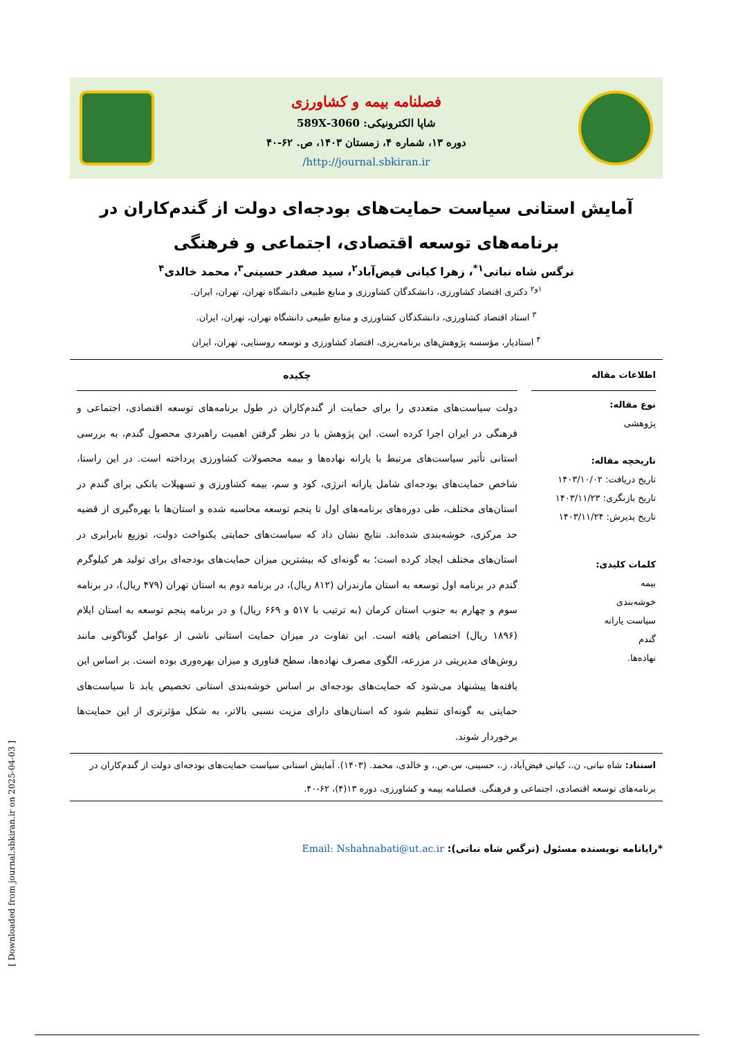فصلنامه بیمه و کشاورزی
شاپا الکترونیکی: 3060-589X
دوره ۱۳، شماره ۴، زمستان ۱۴۰۳، ص. ۶۲-۴۰
http://journal.sbkiran.ir/
آمایش استانی سیاست حمایت‌های بودجه‌ای دولت از گندم‌کاران در برنامه‌های توسعه اقتصادی، اجتماعی و فرهنگی
نرگس شاه نباتی<sup>۱*</sup>، زهرا کیانی فیض‌آباد<sup>۲</sup>، سید صفدر حسینی<sup>۳</sup>، محمد خالدی<sup>۴</sup>
<sup>۱و۲</sup> دکتری اقتصاد کشاورزی، دانشکدگان کشاورزی و منابع طبیعی دانشگاه تهران، تهران، ایران.
<sup>۳</sup> استاد اقتصاد کشاورزی، دانشکدگان کشاورزی و منابع طبیعی دانشگاه تهران، تهران، ایران.
<sup>۴</sup> استادیار، مؤسسه پژوهش‌های برنامه‌ریزی، اقتصاد کشاورزی و توسعه روستایی، تهران، ایران
اطلاعات مقاله
نوع مقاله:
پژوهشی
تاریخچه مقاله:
تاریخ دریافت: ۱۴۰۳/۱۰/۰۲
تاریخ بازنگری: ۱۴۰۳/۱۱/۲۳
تاریخ پذیرش: ۱۴۰۳/۱۱/۲۴
کلمات کلیدی:
بیمه
خوشه‌بندی
سیاست یارانه
گندم
نهاده‌ها.
چکیده
دولت سیاست‌های متعددی را برای حمایت از گندم‌کاران در طول برنامه‌های توسعه اقتصادی، اجتماعی و فرهنگی در ایران اجرا کرده است. این پژوهش با در نظر گرفتن اهمیت راهبردی محصول گندم، به بررسی استانی تأثیر سیاست‌های مرتبط با یارانه نهاده‌ها و بیمه محصولات کشاورزی پرداخته است. در این راستا، شاخص حمایت‌های بودجه‌ای شامل یارانه انرژی، کود و سم، بیمه کشاورزی و تسهیلات بانکی برای گندم در استان‌های مختلف، طی دوره‌های برنامه‌های اول تا پنجم توسعه محاسبه شده و استان‌ها با بهره‌گیری از قضیه حد مرکزی، خوشه‌بندی شده‌اند. نتایج نشان داد که سیاست‌های حمایتی یکنواخت دولت، توزیع نابرابری در استان‌های مختلف ایجاد کرده است؛ به گونه‌ای که بیشترین میزان حمایت‌های بودجه‌ای برای تولید هر کیلوگرم گندم در برنامه اول توسعه به استان مازندران (۸۱۲ ریال)، در برنامه دوم به استان تهران (۴۷۹ ریال)، در برنامه سوم و چهارم به جنوب استان کرمان (به ترتیب با ۵۱۷ و ۶۶۹ ریال) و در برنامه پنجم توسعه به استان ایلام (۱۸۹۶ ریال) اختصاص یافته است. این تفاوت در میزان حمایت استانی ناشی از عوامل گوناگونی مانند روش‌های مدیریتی در مزرعه، الگوی مصرف نهاده‌ها، سطح فناوری و میزان بهره‌وری بوده است. بر اساس این یافته‌ها پیشنهاد می‌شود که حمایت‌های بودجه‌ای بر اساس خوشه‌بندی استانی تخصیص یابد تا سیاست‌های حمایتی به گونه‌ای تنظیم شود که استان‌های دارای مزیت نسبی بالاتر، به شکل مؤثرتری از این حمایت‌ها برخوردار شوند.
استناد: شاه نباتی، ن.، کیانی فیض‌آباد، ز.، حسینی، س.ص.، و خالدی، محمد. (۱۴۰۳). آمایش استانی سیاست حمایت‌های بودجه‌ای دولت از گندم‌کاران در برنامه‌های توسعه اقتصادی، اجتماعی و فرهنگی. فصلنامه بیمه و کشاورزی، دوره ۱۳(۴)، ۶۲-۴۰.
*رایانامه نویسنده مسئول (نرگس شاه نباتی): Email: Nshahnabati@ut.ac.ir
[ Downloaded from journal.sbkiran.ir on 2025-04-03 ]